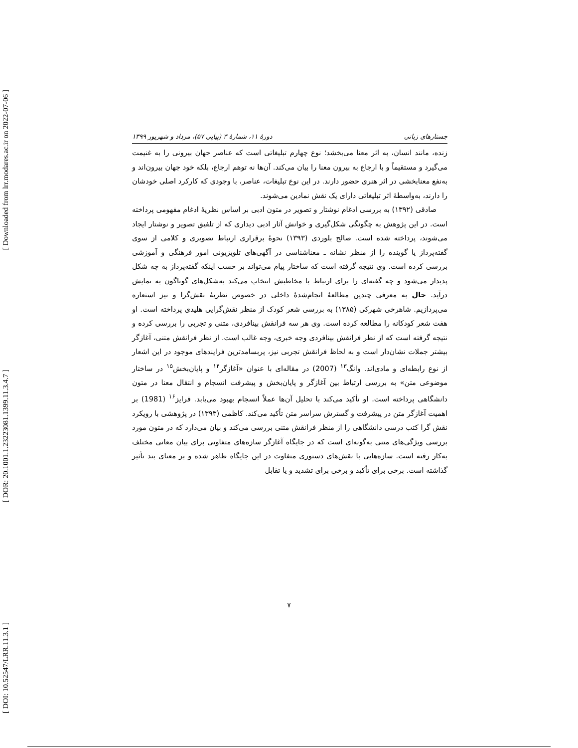[ Downloaded from lrr.modares.ac.ir on 2022-07-06 ]
[ DOR: 20.1001.1.23223081.1399.11.3.4.7 ]
[ DOI: 10.52547/LRR.11.3.1 ]
جستارهای زبانی دورهٔ ۱۱، شمارهٔ ۳ (پیاپی ۵۷)، مرداد و شهریور ۱۳۹۹
زنده، مانند انسان، به اثر معنا می‌بخشد؛ نوع چهارم تبلیغاتی است که عناصر جهان بیرونی را به غنیمت می‌گیرد و مستقیماً و با ارجاع به بیرون معنا را بیان می‌کند. آن‌ها نه توهم ارجاع، بلکه خود جهان بیرون‌اند و به‌نفع معنابخشی در اثر هنری حضور دارند. در این نوع تبلیغات، عناصر، با وجودی که کارکرد اصلی خودشان را دارند، به‌واسطهٔ اثر تبلیغاتی دارای یک نقش نمادین می‌شوند.
صادقی (۱۳۹۲) به بررسی ادغام نوشتار و تصویر در متون ادبی بر اساس نظریهٔ ادغام مفهومی پرداخته است. در این پژوهش به چگونگی شکل‌گیری و خوانش آثار ادبی دیداری که از تلفیق تصویر و نوشتار ایجاد می‌شوند، پرداخته شده است. صالح بلوردی (۱۳۹۳) نحوهٔ برقراری ارتباط تصویری و کلامی از سوی گفته‌پرداز یا گوینده را از منظر نشانه ـ معناشناسی در آگهی‌های تلویزیونی امور فرهنگی و آموزشی بررسی کرده است. وی نتیجه گرفته است که ساختار پیام می‌تواند بر حسب اینکه گفته‌پرداز به چه شکل پدیدار می‌شود و چه گفته‌ای را برای ارتباط با مخاطبش انتخاب می‌کند به‌شکل‌های گوناگون به نمایش درآید. حال به معرفی چندین مطالعهٔ انجام‌شدهٔ داخلی در خصوص نظریهٔ نقش‌گرا و نیز استعاره می‌پردازیم. شاهرخی شهرکی (۱۳۸۵) به بررسی شعر کودک از منظر نقش‌گرایی هلیدی پرداخته است. او هفت شعر کودکانه را مطالعه کرده است. وی هر سه فرانقش بینافردی، متنی و تجربی را بررسی کرده و نتیجه گرفته است که از نظر فرانقش بینافردی وجه خبری، وجه غالب است. از نظر فرانقش متنی، آغازگر بیشتر جملات نشان‌دار است و به لحاظ فرانقش تجربی نیز، پربسامدترین فرایندهای موجود در این اشعار از نوع رابطه‌ای و مادی‌اند. وانگ<sup>۱۳</sup> (2007) در مقاله‌ای با عنوان «آغازگر<sup>۱۴</sup> و پایان‌بخش<sup>۱۵</sup> در ساختار موضوعی متن» به بررسی ارتباط بین آغازگر و پایان‌بخش و پیشرفت انسجام و انتقال معنا در متون دانشگاهی پرداخته است. او تأکید می‌کند با تحلیل آن‌ها عملاً انسجام بهبود می‌یابد. فرایز<sup>۱۶</sup> (1981) بر اهمیت آغازگر متن در پیشرفت و گسترش سراسر متن تأکید می‌کند. کاظمی (۱۳۹۳) در پژوهشی با رویکرد نقش گرا کتب درسی دانشگاهی را از منظر فرانقش متنی بررسی می‌کند و بیان می‌دارد که در متون مورد بررسی ویژگی‌های متنی به‌گونه‌ای است که در جایگاه آغازگر سازه‌های متفاوتی برای بیان معانی مختلف به‌کار رفته است. سازه‌هایی با نقش‌های دستوری متفاوت در این جایگاه ظاهر شده و بر معنای بند تأثیر گذاشته است. برخی برای تأکید و برخی برای تشدید و یا تقابل
۷